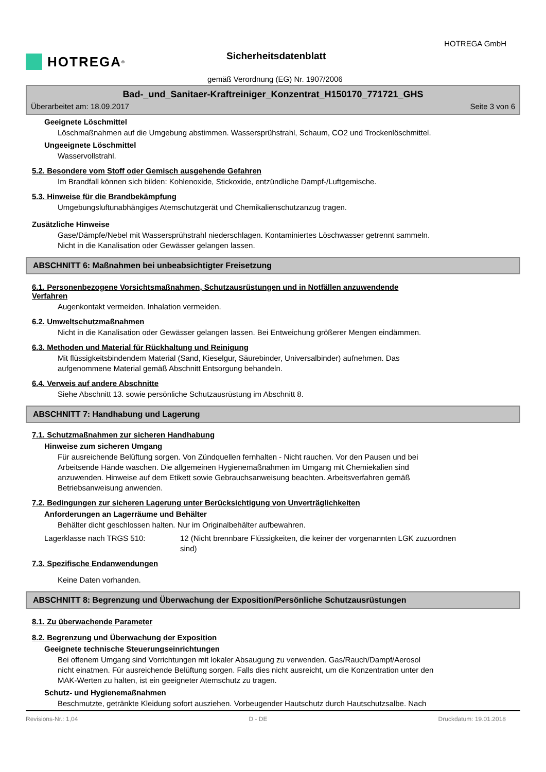HOTREGA<sup>®</sup> HOTREGA GmbH
Sicherheitsdatenblatt
gemäß Verordnung (EG) Nr. 1907/2006
Bad-_und_Sanitaer-Kraftreiniger_Konzentrat_H150170_771721_GHS
Überarbeitet am: 18.09.2017 Seite 3 von 6
Geeignete Löschmittel
Löschmaßnahmen auf die Umgebung abstimmen. Wassersprühstrahl, Schaum, CO2 und Trockenlöschmittel.
Ungeeignete Löschmittel
Wasservollstrahl.
5.2. Besondere vom Stoff oder Gemisch ausgehende Gefahren
Im Brandfall können sich bilden: Kohlenoxide, Stickoxide, entzündliche Dampf-/Luftgemische.
5.3. Hinweise für die Brandbekämpfung
Umgebungsluftunabhängiges Atemschutzgerät und Chemikalienschutzanzug tragen.
Zusätzliche Hinweise
Gase/Dämpfe/Nebel mit Wassersprühstrahl niederschlagen. Kontaminiertes Löschwasser getrennt sammeln.
Nicht in die Kanalisation oder Gewässer gelangen lassen.
ABSCHNITT 6: Maßnahmen bei unbeabsichtigter Freisetzung
6.1. Personenbezogene Vorsichtsmaßnahmen, Schutzausrüstungen und in Notfällen anzuwendende
Verfahren
Augenkontakt vermeiden. Inhalation vermeiden.
6.2. Umweltschutzmaßnahmen
Nicht in die Kanalisation oder Gewässer gelangen lassen. Bei Entweichung größerer Mengen eindämmen.
6.3. Methoden und Material für Rückhaltung und Reinigung
Mit flüssigkeitsbindendem Material (Sand, Kieselgur, Säurebinder, Universalbinder) aufnehmen. Das
aufgenommene Material gemäß Abschnitt Entsorgung behandeln.
6.4. Verweis auf andere Abschnitte
Siehe Abschnitt 13. sowie persönliche Schutzausrüstung im Abschnitt 8.
ABSCHNITT 7: Handhabung und Lagerung
7.1. Schutzmaßnahmen zur sicheren Handhabung
Hinweise zum sicheren Umgang
Für ausreichende Belüftung sorgen. Von Zündquellen fernhalten - Nicht rauchen. Vor den Pausen und bei
Arbeitsende Hände waschen. Die allgemeinen Hygienemaßnahmen im Umgang mit Chemiekalien sind
anzuwenden. Hinweise auf dem Etikett sowie Gebrauchsanweisung beachten. Arbeitsverfahren gemäß
Betriebsanweisung anwenden.
7.2. Bedingungen zur sicheren Lagerung unter Berücksichtigung von Unverträglichkeiten
Anforderungen an Lagerräume und Behälter
Behälter dicht geschlossen halten. Nur im Originalbehälter aufbewahren.
Lagerklasse nach TRGS 510: 12 (Nicht brennbare Flüssigkeiten, die keiner der vorgenannten LGK zuzuordnen
sind)
7.3. Spezifische Endanwendungen
Keine Daten vorhanden.
ABSCHNITT 8: Begrenzung und Überwachung der Exposition/Persönliche Schutzausrüstungen
8.1. Zu überwachende Parameter
8.2. Begrenzung und Überwachung der Exposition
Geeignete technische Steuerungseinrichtungen
Bei offenem Umgang sind Vorrichtungen mit lokaler Absaugung zu verwenden. Gas/Rauch/Dampf/Aerosol
nicht einatmen. Für ausreichende Belüftung sorgen. Falls dies nicht ausreicht, um die Konzentration unter den
MAK-Werten zu halten, ist ein geeigneter Atemschutz zu tragen.
Schutz- und Hygienemaßnahmen
Beschmutzte, getränkte Kleidung sofort ausziehen. Vorbeugender Hautschutz durch Hautschutzsalbe. Nach
Revisions-Nr.: 1,04 D - DE Druckdatum: 19.01.2018